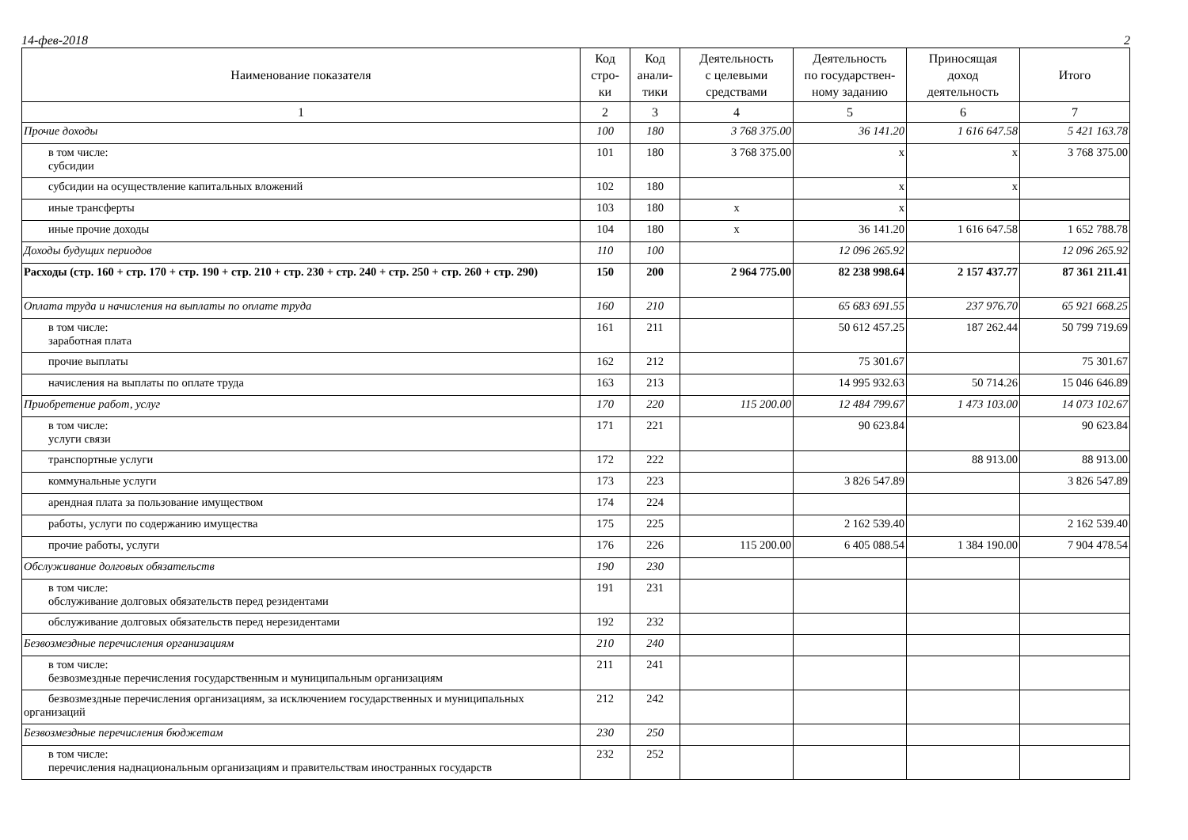14-фев-2018 2
| Наименование показателя | Код стро- ки | Код анали- тики | Деятельность с целевыми средствами | Деятельность по государствен- ному заданию | Приносящая доход деятельность | Итого |
| --- | --- | --- | --- | --- | --- | --- |
| 1 | 2 | 3 | 4 | 5 | 6 | 7 |
| Прочие доходы | 100 | 180 | 3 768 375.00 | 36 141.20 | 1 616 647.58 | 5 421 163.78 |
| в том числе: субсидии | 101 | 180 | 3 768 375.00 | x | x | 3 768 375.00 |
| субсидии на осуществление капитальных вложений | 102 | 180 | | x | x | |
| иные трансферты | 103 | 180 | x | x | | |
| иные прочие доходы | 104 | 180 | x | 36 141.20 | 1 616 647.58 | 1 652 788.78 |
| Доходы будущих периодов | 110 | 100 | | 12 096 265.92 | | 12 096 265.92 |
| Расходы (стр. 160 + стр. 170 + стр. 190 + стр. 210 + стр. 230 + стр. 240 + стр. 250 + стр. 260 + стр. 290) | 150 | 200 | 2 964 775.00 | 82 238 998.64 | 2 157 437.77 | 87 361 211.41 |
| Оплата труда и начисления на выплаты по оплате труда | 160 | 210 | | 65 683 691.55 | 237 976.70 | 65 921 668.25 |
| в том числе: заработная плата | 161 | 211 | | 50 612 457.25 | 187 262.44 | 50 799 719.69 |
| прочие выплаты | 162 | 212 | | 75 301.67 | | 75 301.67 |
| начисления на выплаты по оплате труда | 163 | 213 | | 14 995 932.63 | 50 714.26 | 15 046 646.89 |
| Приобретение работ, услуг | 170 | 220 | 115 200.00 | 12 484 799.67 | 1 473 103.00 | 14 073 102.67 |
| в том числе: услуги связи | 171 | 221 | | 90 623.84 | | 90 623.84 |
| транспортные услуги | 172 | 222 | | | 88 913.00 | 88 913.00 |
| коммунальные услуги | 173 | 223 | | 3 826 547.89 | | 3 826 547.89 |
| арендная плата за пользование имуществом | 174 | 224 | | | | |
| работы, услуги по содержанию имущества | 175 | 225 | | 2 162 539.40 | | 2 162 539.40 |
| прочие работы, услуги | 176 | 226 | 115 200.00 | 6 405 088.54 | 1 384 190.00 | 7 904 478.54 |
| Обслуживание долговых обязательств | 190 | 230 | | | | |
| в том числе: обслуживание долговых обязательств перед резидентами | 191 | 231 | | | | |
| обслуживание долговых обязательств перед нерезидентами | 192 | 232 | | | | |
| Безвозмездные перечисления организациям | 210 | 240 | | | | |
| в том числе: безвозмездные перечисления государственным и муниципальным организациям | 211 | 241 | | | | |
| безвозмездные перечисления организациям, за исключением государственных и муниципальных организаций | 212 | 242 | | | | |
| Безвозмездные перечисления бюджетам | 230 | 250 | | | | |
| в том числе: перечисления наднациональным организациям и правительствам иностранных государств | 232 | 252 | | | | |